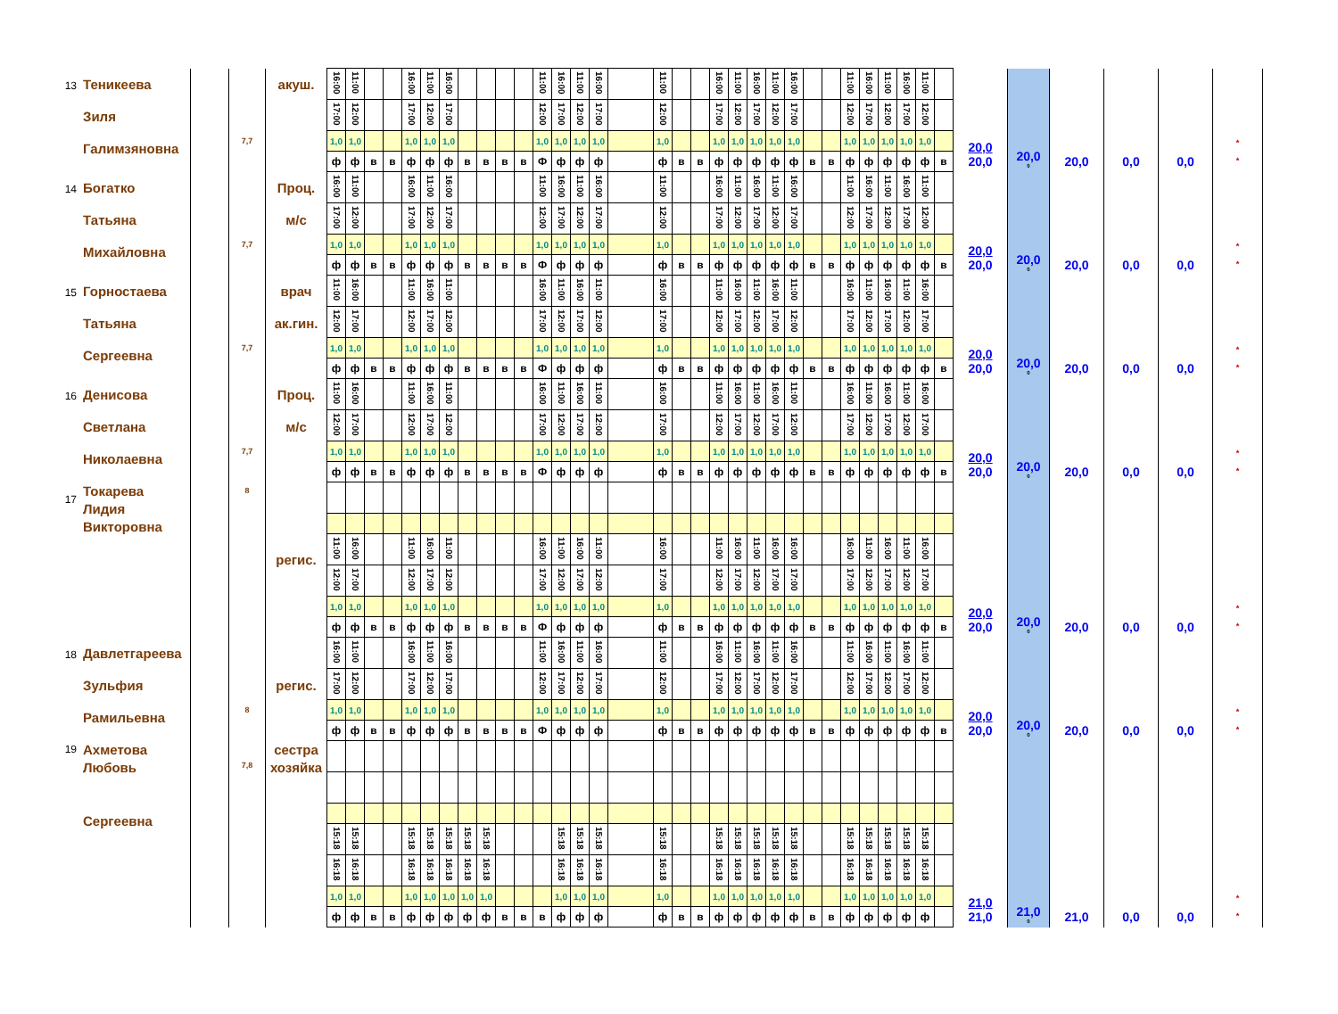| 13 | Теникеева Зиля Галимзяновна | | 7,7 | акуш. | 16:00 | 11:00 | | | 16:00 | 11:00 | 16:00 | | | | | 11:00 | 16:00 | 11:00 | 16:00 | | 11:00 | | | 16:00 | 11:00 | 16:00 | 11:00 | 16:00 | | | 11:00 | 16:00 | 11:00 | 16:00 | 11:00 | | 20,0 20,0 | 20,0 0 | 20,0 | 0,0 | 0,0 | * * |
| | | | | | 17:00 | 12:00 | | | 17:00 | 12:00 | 17:00 | | | | | 12:00 | 17:00 | 12:00 | 17:00 | | 12:00 | | | 17:00 | 12:00 | 17:00 | 12:00 | 17:00 | | | 12:00 | 17:00 | 12:00 | 17:00 | 12:00 | | | | | | | |
| | | | | | 1,0 | 1,0 | | | 1,0 | 1,0 | 1,0 | | | | | 1,0 | 1,0 | 1,0 | 1,0 | | 1,0 | | | 1,0 | 1,0 | 1,0 | 1,0 | 1,0 | | | 1,0 | 1,0 | 1,0 | 1,0 | 1,0 | | | | | | | |
| | | | | | ф | ф | в | в | ф | ф | ф | в | в | в | в | Ф | ф | ф | ф | | ф | в | в | ф | ф | ф | ф | ф | в | в | ф | ф | ф | ф | ф | в | | | | | | |
| 14 | Богатко Татьяна Михайловна | | 7,7 | Проц. м/с | 16:00 | 11:00 | | | 16:00 | 11:00 | 16:00 | | | | | 11:00 | 16:00 | 11:00 | 16:00 | | 11:00 | | | 16:00 | 11:00 | 16:00 | 11:00 | 16:00 | | | 11:00 | 16:00 | 11:00 | 16:00 | 11:00 | | 20,0 20,0 | 20,0 0 | 20,0 | 0,0 | 0,0 | * * |
| | | | | | 17:00 | 12:00 | | | 17:00 | 12:00 | 17:00 | | | | | 12:00 | 17:00 | 12:00 | 17:00 | | 12:00 | | | 17:00 | 12:00 | 17:00 | 12:00 | 17:00 | | | 12:00 | 17:00 | 12:00 | 17:00 | 12:00 | | | | | | | |
| | | | | | 1,0 | 1,0 | | | 1,0 | 1,0 | 1,0 | | | | | 1,0 | 1,0 | 1,0 | 1,0 | | 1,0 | | | 1,0 | 1,0 | 1,0 | 1,0 | 1,0 | | | 1,0 | 1,0 | 1,0 | 1,0 | 1,0 | | | | | | | |
| | | | | | ф | ф | в | в | ф | ф | ф | в | в | в | в | Ф | ф | ф | ф | | ф | в | в | ф | ф | ф | ф | ф | в | в | ф | ф | ф | ф | ф | в | | | | | | |
| 15 | Горностаева Татьяна Сергеевна | | 7,7 | врач ак.гин. | 11:00 | 16:00 | | | 11:00 | 16:00 | 11:00 | | | | | 16:00 | 11:00 | 16:00 | 11:00 | | 16:00 | | | 11:00 | 16:00 | 11:00 | 16:00 | 11:00 | | | 16:00 | 11:00 | 16:00 | 11:00 | 16:00 | | 20,0 20,0 | 20,0 0 | 20,0 | 0,0 | 0,0 | * * |
| | | | | | 12:00 | 17:00 | | | 12:00 | 17:00 | 12:00 | | | | | 17:00 | 12:00 | 17:00 | 12:00 | | 17:00 | | | 12:00 | 17:00 | 12:00 | 17:00 | 12:00 | | | 17:00 | 12:00 | 17:00 | 12:00 | 17:00 | | | | | | | |
| | | | | | 1,0 | 1,0 | | | 1,0 | 1,0 | 1,0 | | | | | 1,0 | 1,0 | 1,0 | 1,0 | | 1,0 | | | 1,0 | 1,0 | 1,0 | 1,0 | 1,0 | | | 1,0 | 1,0 | 1,0 | 1,0 | 1,0 | | | | | | | |
| | | | | | ф | ф | в | в | ф | ф | ф | в | в | в | в | Ф | ф | ф | ф | | ф | в | в | ф | ф | ф | ф | ф | в | в | ф | ф | ф | ф | ф | в | | | | | | |
| 16 | Денисова Светлана Николаевна | | 7,7 | Проц. м/с | 11:00 | 16:00 | | | 11:00 | 16:00 | 11:00 | | | | | 16:00 | 11:00 | 16:00 | 11:00 | | 16:00 | | | 11:00 | 16:00 | 11:00 | 16:00 | 11:00 | | | 16:00 | 11:00 | 16:00 | 11:00 | 16:00 | | 20,0 20,0 | 20,0 0 | 20,0 | 0,0 | 0,0 | * * |
| | | | | | 12:00 | 17:00 | | | 12:00 | 17:00 | 12:00 | | | | | 17:00 | 12:00 | 17:00 | 12:00 | | 17:00 | | | 12:00 | 17:00 | 12:00 | 17:00 | 12:00 | | | 17:00 | 12:00 | 17:00 | 12:00 | 17:00 | | | | | | | |
| | | | | | 1,0 | 1,0 | | | 1,0 | 1,0 | 1,0 | | | | | 1,0 | 1,0 | 1,0 | 1,0 | | 1,0 | | | 1,0 | 1,0 | 1,0 | 1,0 | 1,0 | | | 1,0 | 1,0 | 1,0 | 1,0 | 1,0 | | | | | | | |
| | | | | | ф | ф | в | в | ф | ф | ф | в | в | в | в | Ф | ф | ф | ф | | ф | в | в | ф | ф | ф | ф | ф | в | в | ф | ф | ф | ф | ф | в | | | | | | |
| 17 | Токарева Лидия Викторовна | | 8 | регис. | | | | | | | | | | | | | | | | | | | | | | | | | | | | | | | | | 20,0 20,0 | 20,0 0 | 20,0 | 0,0 | 0,0 | * * |
| | | | | | 11:00 | 16:00 | | | 11:00 | 16:00 | 11:00 | | | | | 16:00 | 11:00 | 16:00 | 11:00 | | 16:00 | | | 11:00 | 16:00 | 11:00 | 16:00 | 16:00 | | | 16:00 | 11:00 | 16:00 | 11:00 | 16:00 | | | | | | | |
| | | | | | 12:00 | 17:00 | | | 12:00 | 17:00 | 12:00 | | | | | 17:00 | 12:00 | 17:00 | 12:00 | | 17:00 | | | 12:00 | 17:00 | 12:00 | 17:00 | 17:00 | | | 17:00 | 12:00 | 17:00 | 12:00 | 17:00 | | | | | | | |
| | | | | | 1,0 | 1,0 | | | 1,0 | 1,0 | 1,0 | | | | | 1,0 | 1,0 | 1,0 | 1,0 | | 1,0 | | | 1,0 | 1,0 | 1,0 | 1,0 | 1,0 | | | 1,0 | 1,0 | 1,0 | 1,0 | 1,0 | | | | | | | |
| | | | | | ф | ф | в | в | ф | ф | ф | в | в | в | в | Ф | ф | ф | ф | | ф | в | в | ф | ф | ф | ф | ф | в | в | ф | ф | ф | ф | ф | в | | | | | | |
| 18 | Давлетгареева Зульфия Рамильевна | | 8 | регис. | 16:00 | 11:00 | | | 16:00 | 11:00 | 16:00 | | | | | 11:00 | 16:00 | 11:00 | 16:00 | | 11:00 | | | 16:00 | 11:00 | 16:00 | 11:00 | 16:00 | | | 11:00 | 16:00 | 11:00 | 16:00 | 11:00 | | 20,0 20,0 | 20,0 0 | 20,0 | 0,0 | 0,0 | * * |
| | | | | | 17:00 | 12:00 | | | 17:00 | 12:00 | 17:00 | | | | | 12:00 | 17:00 | 12:00 | 17:00 | | 12:00 | | | 17:00 | 12:00 | 17:00 | 12:00 | 17:00 | | | 12:00 | 17:00 | 12:00 | 17:00 | 12:00 | | | | | | | |
| | | | | | 1,0 | 1,0 | | | 1,0 | 1,0 | 1,0 | | | | | 1,0 | 1,0 | 1,0 | 1,0 | | 1,0 | | | 1,0 | 1,0 | 1,0 | 1,0 | 1,0 | | | 1,0 | 1,0 | 1,0 | 1,0 | 1,0 | | | | | | | |
| | | | | | ф | ф | в | в | ф | ф | ф | в | в | в | в | Ф | ф | ф | ф | | ф | в | в | ф | ф | ф | ф | ф | в | в | ф | ф | ф | ф | ф | в | | | | | | |
| 19 | Ахметова Любовь Сергеевна | | 7,8 | сестра хозяйка | | | | | | | | | | | | | | | | | | | | | | | | | | | | | | | | | 21,0 21,0 | 21,0 0 | 21,0 | 0,0 | 0,0 | * * |
| | | | | | 15:18 | 15:18 | | | 15:18 | 15:18 | 15:18 | 15:18 | 15:18 | | | | 15:18 | 15:18 | 15:18 | | 15:18 | | | 15:18 | 15:18 | 15:18 | 15:18 | 15:18 | | | 15:18 | 15:18 | 15:18 | 15:18 | 15:18 | | | | | | | |
| | | | | | 16:18 | 16:18 | | | 16:18 | 16:18 | 16:18 | 16:18 | 16:18 | | | | 16:18 | 16:18 | 16:18 | | 16:18 | | | 16:18 | 16:18 | 16:18 | 16:18 | 16:18 | | | 16:18 | 16:18 | 16:18 | 16:18 | 16:18 | | | | | | | |
| | | | | | 1,0 | 1,0 | | | 1,0 | 1,0 | 1,0 | 1,0 | 1,0 | | | | 1,0 | 1,0 | 1,0 | | 1,0 | | | 1,0 | 1,0 | 1,0 | 1,0 | 1,0 | | | 1,0 | 1,0 | 1,0 | 1,0 | 1,0 | | | | | | | |
| | | | | | ф | ф | в | в | ф | ф | ф | ф | ф | в | в | в | ф | ф | ф | | ф | в | в | ф | ф | ф | ф | ф | в | в | ф | ф | ф | ф | ф | | | | | | | |